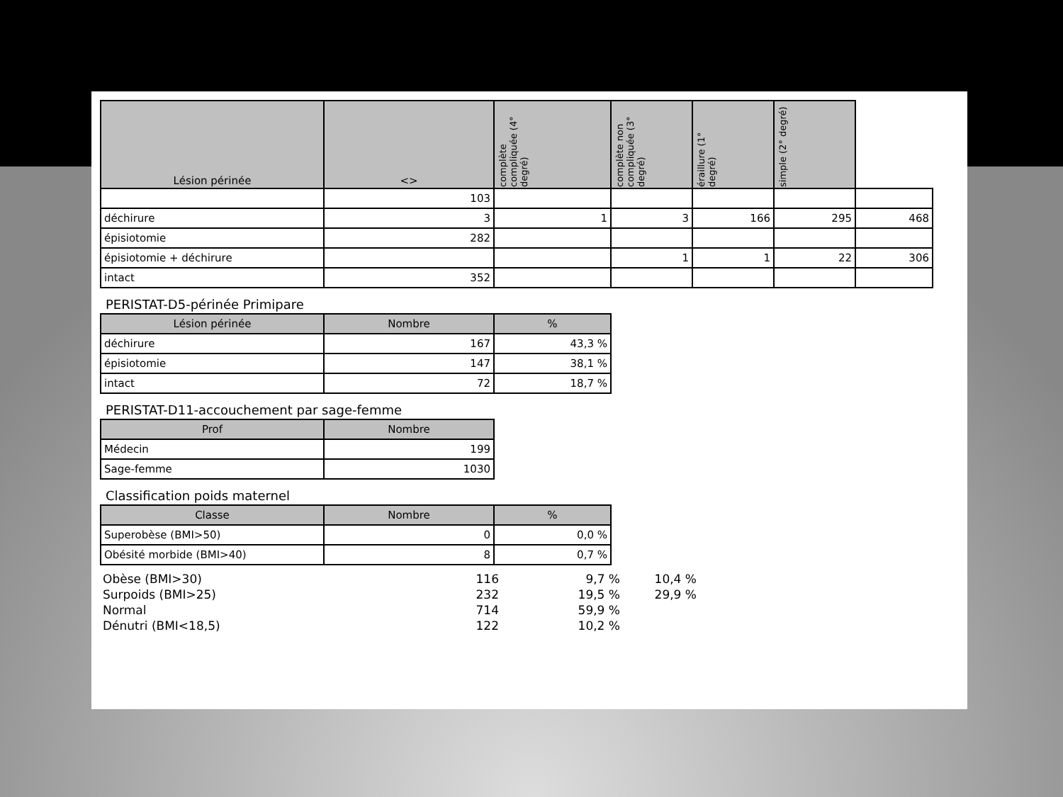| Lésion périnée | <> | complète compliquée (4° degré) | complète non compliquée (3° degré) | éraillure (1° degré) | simple (2° degré) | |
| --- | --- | --- | --- | --- | --- | --- |
| | 103 | | | | | |
| déchirure | 3 | 1 | 3 | 166 | 295 | 468 |
| épisiotomie | 282 | | | | | |
| épisiotomie + déchirure | | | 1 | 1 | 22 | 306 |
| intact | 352 | | | | | |
PERISTAT-D5-périnée Primipare
| Lésion périnée | Nombre | % |
| --- | --- | --- |
| déchirure | 167 | 43,3 % |
| épisiotomie | 147 | 38,1 % |
| intact | 72 | 18,7 % |
PERISTAT-D11-accouchement par sage-femme
| Prof | Nombre |
| --- | --- |
| Médecin | 199 |
| Sage-femme | 1030 |
Classification poids maternel
| Classe | Nombre | % |
| --- | --- | --- |
| Superobèse (BMI>50) | 0 | 0,0 % |
| Obésité morbide (BMI>40) | 8 | 0,7 % |
| Obèse (BMI>30) | 116 | 9,7 % | 10,4 % |
| Surpoids (BMI>25) | 232 | 19,5 % | 29,9 % |
| Normal | 714 | 59,9 % | |
| Dénutri (BMI<18,5) | 122 | 10,2 % | |